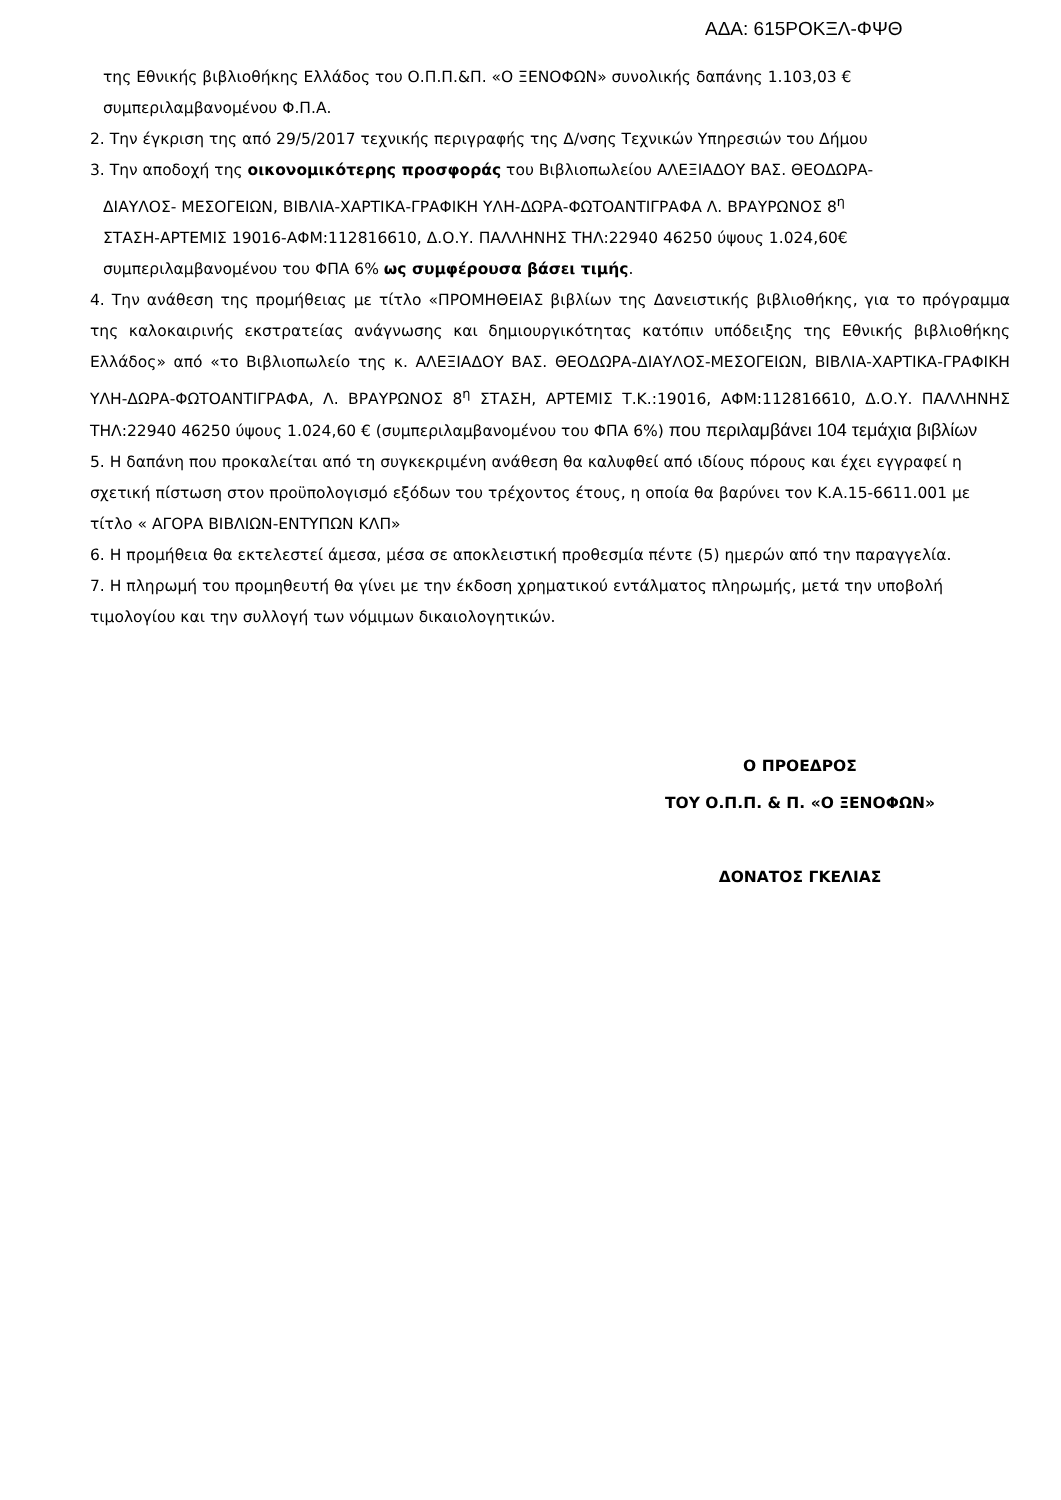ΑΔΑ: 615ΡΟΚΞΛ-ΦΨΘ
της Εθνικής βιβλιοθήκης Ελλάδος του Ο.Π.Π.&Π. «Ο ΞΕΝΟΦΩΝ» συνολικής δαπάνης 1.103,03 € συμπεριλαμβανομένου Φ.Π.Α.
2. Την έγκριση της από 29/5/2017 τεχνικής περιγραφής της Δ/νσης Τεχνικών Υπηρεσιών του Δήμου
3. Την αποδοχή της οικονομικότερης προσφοράς του Βιβλιοπωλείου ΑΛΕΞΙΑΔΟΥ ΒΑΣ. ΘΕΟΔΩΡΑ-
ΔΙΑΥΛΟΣ- ΜΕΣΟΓΕΙΩΝ, ΒΙΒΛΙΑ-ΧΑΡΤΙΚΑ-ΓΡΑΦΙΚΗ ΥΛΗ-ΔΩΡΑ-ΦΩΤΟΑΝΤΙΓΡΑΦΑ Λ. ΒΡΑΥΡΩΝΟΣ 8<sup>η</sup>
ΣΤΑΣΗ-ΑΡΤΕΜΙΣ 19016-ΑΦΜ:112816610, Δ.Ο.Υ. ΠΑΛΛΗΝΗΣ ΤΗΛ:22940 46250 ύψους 1.024,60€
συμπεριλαμβανομένου του ΦΠΑ 6% ως συμφέρουσα βάσει τιμής.
4. Την ανάθεση της προμήθειας με τίτλο «ΠΡΟΜΗΘΕΙΑΣ βιβλίων της Δανειστικής βιβλιοθήκης, για το πρόγραμμα της καλοκαιρινής εκστρατείας ανάγνωσης και δημιουργικότητας κατόπιν υπόδειξης της Εθνικής βιβλιοθήκης Ελλάδος» από «το Βιβλιοπωλείο της κ. ΑΛΕΞΙΑΔΟΥ ΒΑΣ. ΘΕΟΔΩΡΑ-ΔΙΑΥΛΟΣ-ΜΕΣΟΓΕΙΩΝ, ΒΙΒΛΙΑ-ΧΑΡΤΙΚΑ-ΓΡΑΦΙΚΗ ΥΛΗ-ΔΩΡΑ-ΦΩΤΟΑΝΤΙΓΡΑΦΑ, Λ. ΒΡΑΥΡΩΝΟΣ 8<sup>η</sup> ΣΤΑΣΗ, ΑΡΤΕΜΙΣ Τ.Κ.:19016, ΑΦΜ:112816610, Δ.Ο.Υ. ΠΑΛΛΗΝΗΣ ΤΗΛ:22940 46250 ύψους 1.024,60 € (συμπεριλαμβανομένου του ΦΠΑ 6%) που περιλαμβάνει 104 τεμάχια βιβλίων
5. Η δαπάνη που προκαλείται από τη συγκεκριμένη ανάθεση θα καλυφθεί από ιδίους πόρους και έχει εγγραφεί η σχετική πίστωση στον προϋπολογισμό εξόδων του τρέχοντος έτους, η οποία θα βαρύνει τον Κ.Α.15-6611.001 με τίτλο « ΑΓΟΡΑ ΒΙΒΛΙΩΝ-ΕΝΤΥΠΩΝ ΚΛΠ»
6. Η προμήθεια θα εκτελεστεί άμεσα, μέσα σε αποκλειστική προθεσμία πέντε (5) ημερών από την παραγγελία.
7. Η πληρωμή του προμηθευτή θα γίνει με την έκδοση χρηματικού εντάλματος πληρωμής, μετά την υποβολή τιμολογίου και την συλλογή των νόμιμων δικαιολογητικών.
Ο ΠΡΟΕΔΡΟΣ
ΤΟΥ Ο.Π.Π. & Π. «Ο ΞΕΝΟΦΩΝ»
ΔΟΝΑΤΟΣ ΓΚΕΛΙΑΣ